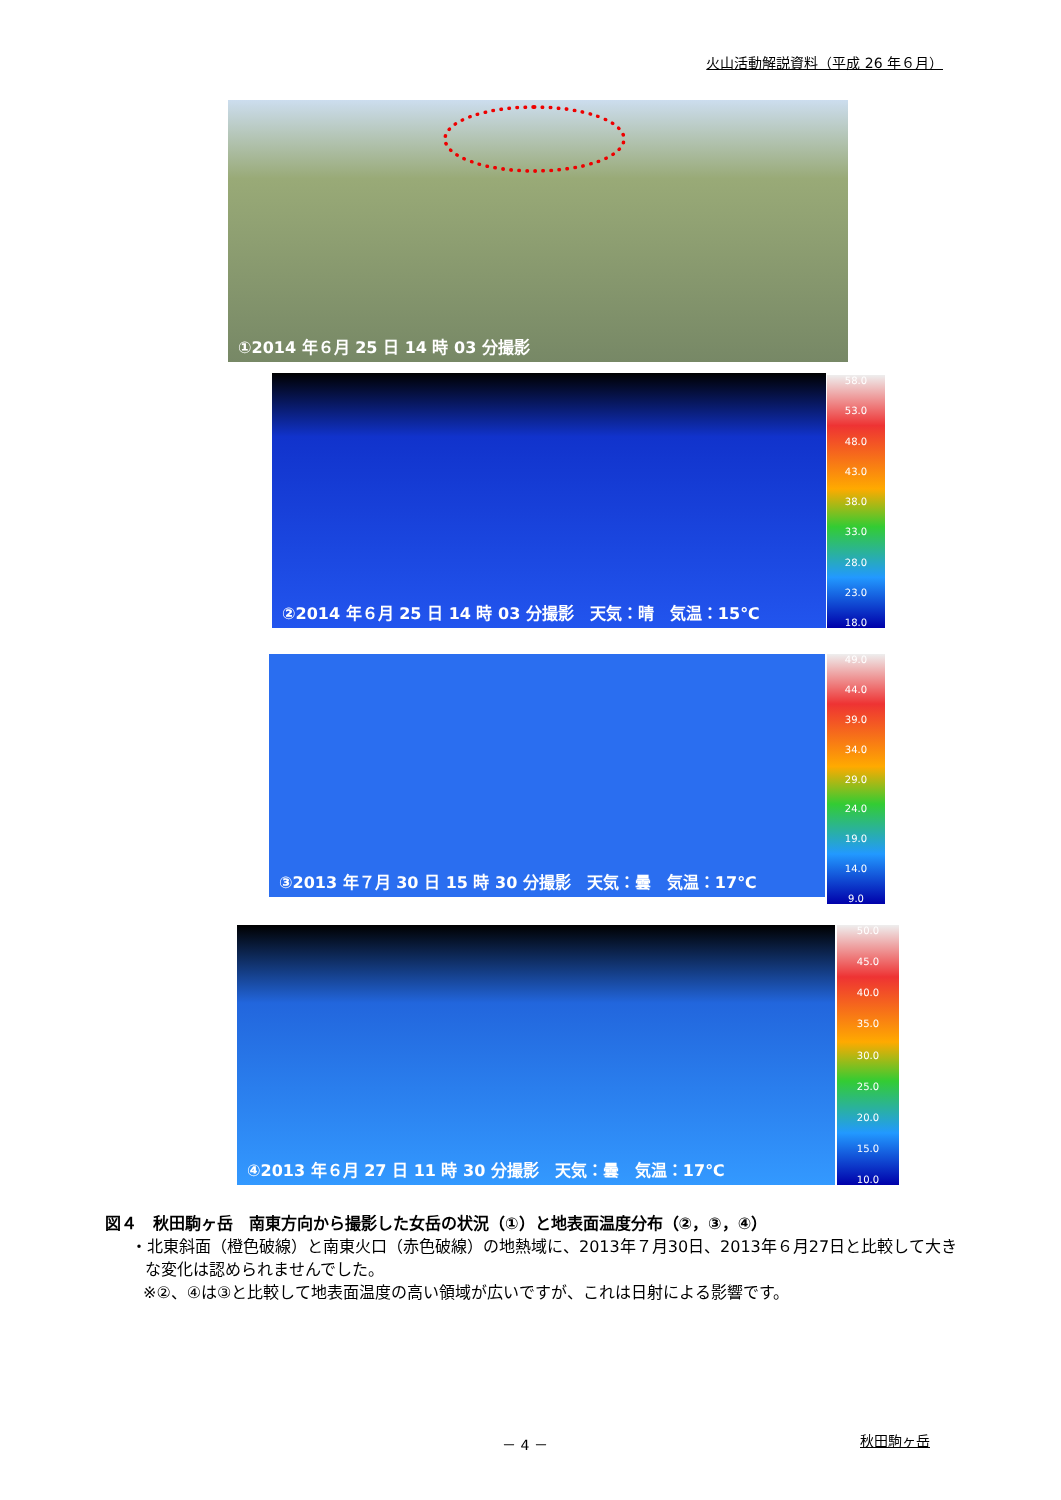火山活動解説資料（平成 26 年６月）
①2014 年６月 25 日 14 時 03 分撮影
②2014 年６月 25 日 14 時 03 分撮影　天気：晴　気温：15℃
58.0
53.0
48.0
43.0
38.0
33.0
28.0
23.0
18.0
③2013 年７月 30 日 15 時 30 分撮影　天気：曇　気温：17℃
49.0
44.0
39.0
34.0
29.0
24.0
19.0
14.0
9.0
④2013 年６月 27 日 11 時 30 分撮影　天気：曇　気温：17℃
50.0
45.0
40.0
35.0
30.0
25.0
20.0
15.0
10.0
図４　秋田駒ヶ岳　南東方向から撮影した女岳の状況（①）と地表面温度分布（②，③，④）
・北東斜面（橙色破線）と南東火口（赤色破線）の地熱域に、2013年７月30日、2013年６月27日と比較して大きな変化は認められませんでした。
※②、④は③と比較して地表面温度の高い領域が広いですが、これは日射による影響です。
－ 4 － 秋田駒ヶ岳